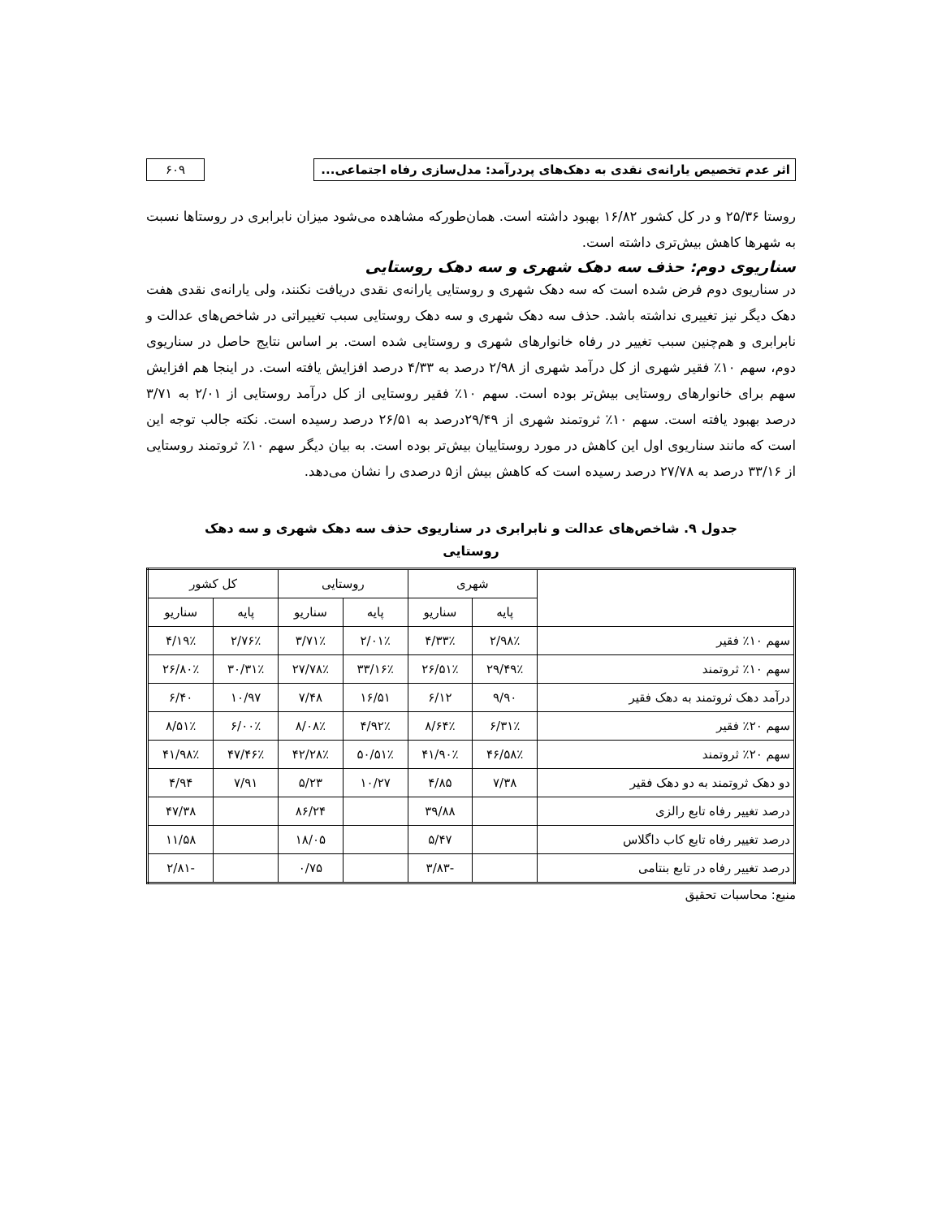اثر عدم تخصیص یارانه‌ی نقدی به دهک‌های پردرآمد: مدل‌سازی رفاه اجتماعی...
۶۰۹
روستا ۲۵/۳۶ و در کل کشور ۱۶/۸۲ بهبود داشته است. همان‌طورکه مشاهده می‌شود میزان نابرابری در روستاها نسبت به شهرها کاهش بیش‌تری داشته است.
سناریوی دوم: حذف سه دهک شهری و سه دهک روستایی
در سناریوی دوم فرض شده است که سه دهک شهری و روستایی یارانه‌ی نقدی دریافت نکنند، ولی یارانه‌ی نقدی هفت دهک دیگر نیز تغییری نداشته باشد. حذف سه دهک شهری و سه دهک روستایی سبب تغییراتی در شاخص‌های عدالت و نابرابری و هم‌چنین سبب تغییر در رفاه خانوارهای شهری و روستایی شده است. بر اساس نتایج حاصل در سناریوی دوم، سهم ۱۰٪ فقیر شهری از کل درآمد شهری از ۲/۹۸ درصد به ۴/۳۳ درصد افزایش یافته است. در اینجا هم افزایش سهم برای خانوارهای روستایی بیش‌تر بوده است. سهم ۱۰٪ فقیر روستایی از کل درآمد روستایی از ۲/۰۱ به ۳/۷۱ درصد بهبود یافته است. سهم ۱۰٪ ثروتمند شهری از ۲۹/۴۹درصد به ۲۶/۵۱ درصد رسیده است. نکته جالب توجه این است که مانند سناریوی اول این کاهش در مورد روستاییان بیش‌تر بوده است. به بیان دیگر سهم ۱۰٪ ثروتمند روستایی از ۳۳/۱۶ درصد به ۲۷/۷۸ درصد رسیده است که کاهش بیش از۵ درصدی را نشان می‌دهد.
جدول ۹. شاخص‌های عدالت و نابرابری در سناریوی حذف سه دهک شهری و سه دهک روستایی
| | شهری | | روستایی | | کل کشور | |
| --- | --- | --- | --- | --- | --- | --- |
| | پایه | سناریو | پایه | سناریو | پایه | سناریو |
| سهم ۱۰٪ فقیر | ۲/۹۸٪ | ۴/۳۳٪ | ۲/۰۱٪ | ۳/۷۱٪ | ۲/۷۶٪ | ۴/۱۹٪ |
| سهم ۱۰٪ ثروتمند | ۲۹/۴۹٪ | ۲۶/۵۱٪ | ۳۳/۱۶٪ | ۲۷/۷۸٪ | ۳۰/۳۱٪ | ۲۶/۸۰٪ |
| درآمد دهک ثروتمند به دهک فقیر | ۹/۹۰ | ۶/۱۲ | ۱۶/۵۱ | ۷/۴۸ | ۱۰/۹۷ | ۶/۴۰ |
| سهم ۲۰٪ فقیر | ۶/۳۱٪ | ۸/۶۴٪ | ۴/۹۲٪ | ۸/۰۸٪ | ۶/۰۰٪ | ۸/۵۱٪ |
| سهم ۲۰٪ ثروتمند | ۴۶/۵۸٪ | ۴۱/۹۰٪ | ۵۰/۵۱٪ | ۴۲/۲۸٪ | ۴۷/۴۶٪ | ۴۱/۹۸٪ |
| دو دهک ثروتمند به دو دهک فقیر | ۷/۳۸ | ۴/۸۵ | ۱۰/۲۷ | ۵/۲۳ | ۷/۹۱ | ۴/۹۴ |
| درصد تغییر رفاه تابع رالزی | | ۳۹/۸۸ | | ۸۶/۲۴ | | ۴۷/۳۸ |
| درصد تغییر رفاه تابع کاب داگلاس | | ۵/۴۷ | | ۱۸/۰۵ | | ۱۱/۵۸ |
| درصد تغییر رفاه در تابع بنتامی | | -۳/۸۳ | | ۰/۷۵ | | -۲/۸۱ |
منبع: محاسبات تحقیق